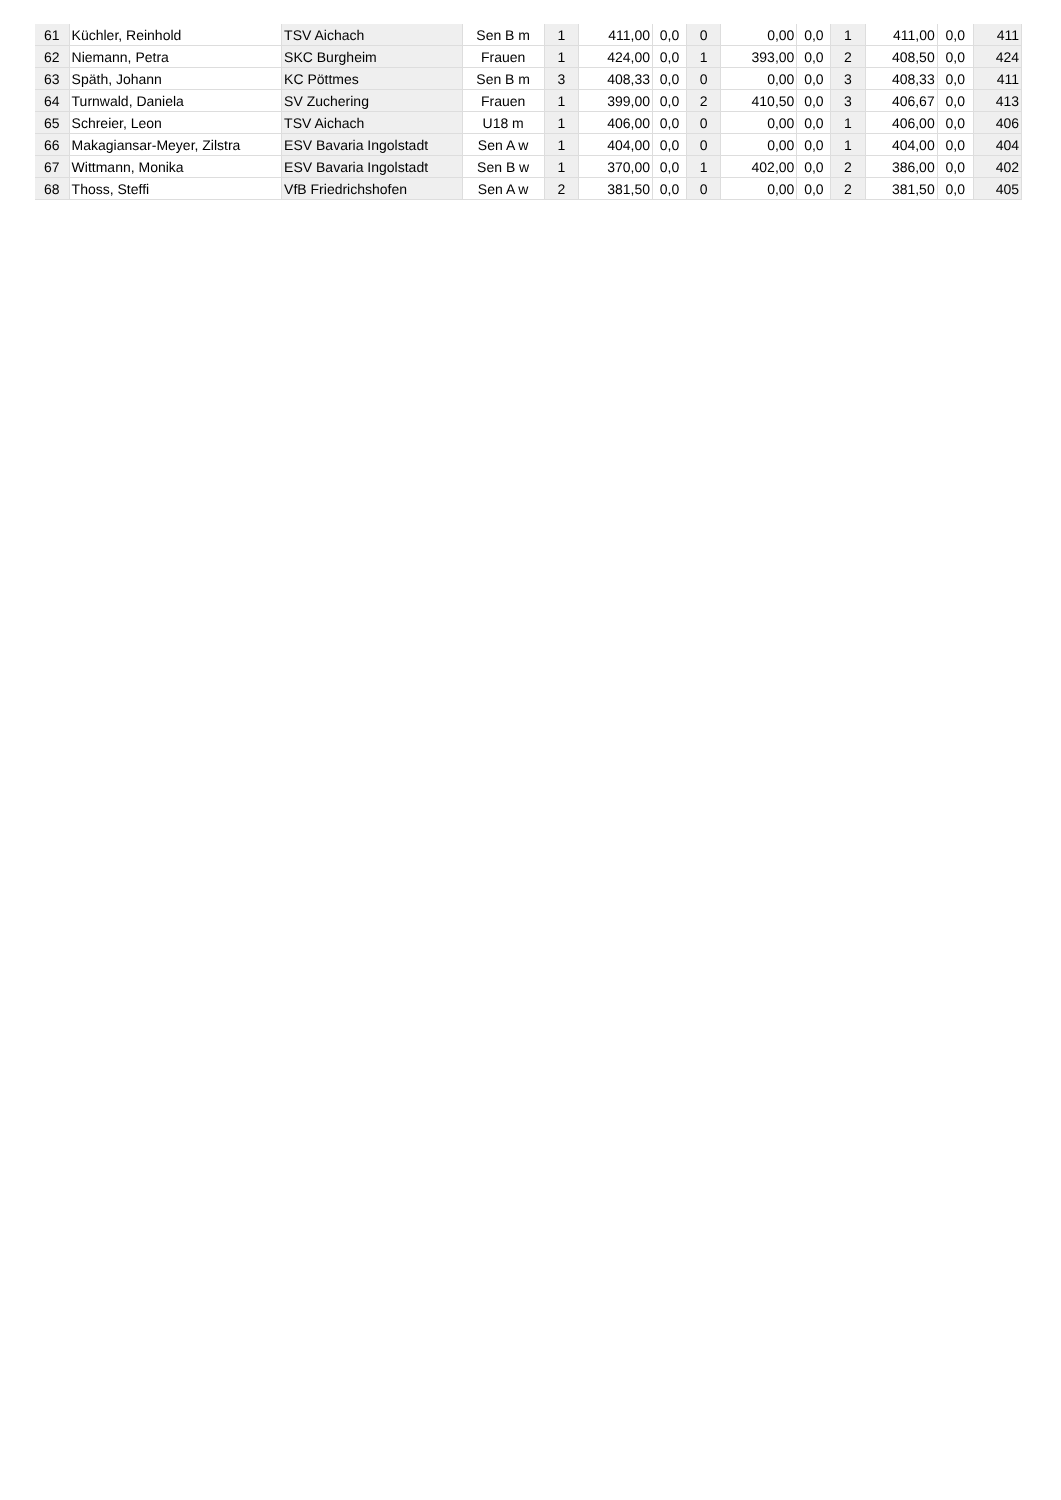| 61 | Küchler, Reinhold | TSV Aichach | Sen B m | 1 | 411,00 | 0,0 | 0 | 0,00 | 0,0 | 1 | 411,00 | 0,0 | 411 |
| 62 | Niemann, Petra | SKC Burgheim | Frauen | 1 | 424,00 | 0,0 | 1 | 393,00 | 0,0 | 2 | 408,50 | 0,0 | 424 |
| 63 | Späth, Johann | KC Pöttmes | Sen B m | 3 | 408,33 | 0,0 | 0 | 0,00 | 0,0 | 3 | 408,33 | 0,0 | 411 |
| 64 | Turnwald, Daniela | SV Zuchering | Frauen | 1 | 399,00 | 0,0 | 2 | 410,50 | 0,0 | 3 | 406,67 | 0,0 | 413 |
| 65 | Schreier, Leon | TSV Aichach | U18 m | 1 | 406,00 | 0,0 | 0 | 0,00 | 0,0 | 1 | 406,00 | 0,0 | 406 |
| 66 | Makagiansar-Meyer, Zilstra | ESV Bavaria Ingolstadt | Sen A w | 1 | 404,00 | 0,0 | 0 | 0,00 | 0,0 | 1 | 404,00 | 0,0 | 404 |
| 67 | Wittmann, Monika | ESV Bavaria Ingolstadt | Sen B w | 1 | 370,00 | 0,0 | 1 | 402,00 | 0,0 | 2 | 386,00 | 0,0 | 402 |
| 68 | Thoss, Steffi | VfB Friedrichshofen | Sen A w | 2 | 381,50 | 0,0 | 0 | 0,00 | 0,0 | 2 | 381,50 | 0,0 | 405 |